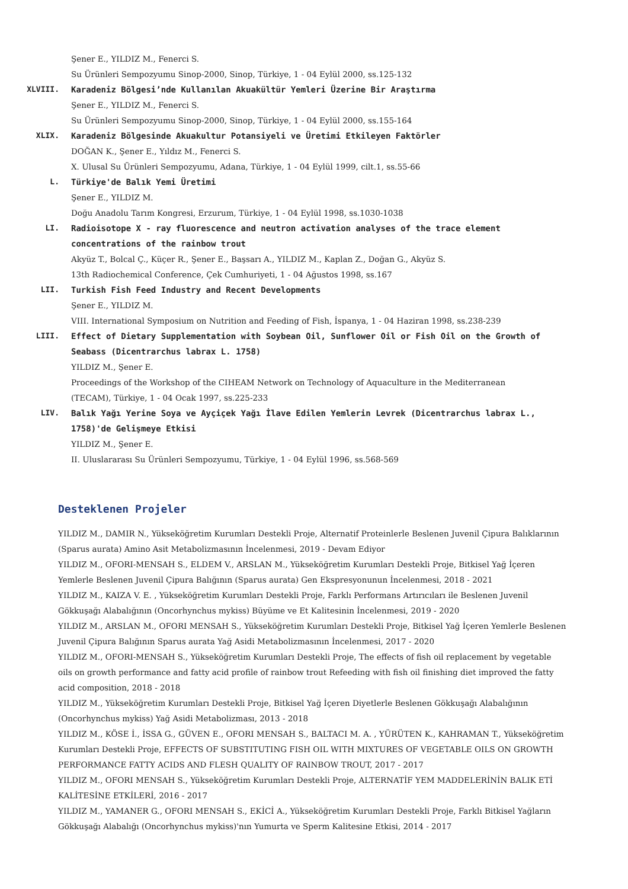Şener E., YILDIZ M., Fenerci S.
Su Ürünleri Sempozyumu Sinop-2000, Sinop, Türkiye, 1 - 04 Eylül 2000, ss.125-132
XLVIII. Karadeniz Bölgesi’nde Kullanılan Akuakültür Yemleri Üzerine Bir Araştırma
Şener E., YILDIZ M., Fenerci S.
Su Ürünleri Sempozyumu Sinop-2000, Sinop, Türkiye, 1 - 04 Eylül 2000, ss.155-164
XLIX. Karadeniz Bölgesinde Akuakultur Potansiyeli ve Üretimi Etkileyen Faktörler
DOĞAN K., Şener E., Yıldız M., Fenerci S.
X. Ulusal Su Ürünleri Sempozyumu, Adana, Türkiye, 1 - 04 Eylül 1999, cilt.1, ss.55-66
L. Türkiye'de Balık Yemi Üretimi
Şener E., YILDIZ M.
Doğu Anadolu Tarım Kongresi, Erzurum, Türkiye, 1 - 04 Eylül 1998, ss.1030-1038
LI. Radioisotope X - ray fluorescence and neutron activation analyses of the trace element concentrations of the rainbow trout
Akyüz T., Bolcal Ç., Küçer R., Şener E., Başsarı A., YILDIZ M., Kaplan Z., Doğan G., Akyüz S.
13th Radiochemical Conference, Çek Cumhuriyeti, 1 - 04 Ağustos 1998, ss.167
LII. Turkish Fish Feed Industry and Recent Developments
Şener E., YILDIZ M.
VIII. International Symposium on Nutrition and Feeding of Fish, İspanya, 1 - 04 Haziran 1998, ss.238-239
LIII. Effect of Dietary Supplementation with Soybean Oil, Sunflower Oil or Fish Oil on the Growth of Seabass (Dicentrarchus labrax L. 1758)
YILDIZ M., Şener E.
Proceedings of the Workshop of the CIHEAM Network on Technology of Aquaculture in the Mediterranean (TECAM), Türkiye, 1 - 04 Ocak 1997, ss.225-233
LIV. Balık Yağı Yerine Soya ve Ayçiçek Yağı İlave Edilen Yemlerin Levrek (Dicentrarchus labrax L., 1758)'de Gelişmeye Etkisi
YILDIZ M., Şener E.
II. Uluslararası Su Ürünleri Sempozyumu, Türkiye, 1 - 04 Eylül 1996, ss.568-569
Desteklenen Projeler
YILDIZ M., DAMIR N., Yükseköğretim Kurumları Destekli Proje, Alternatif Proteinlerle Beslenen Juvenil Çipura Balıklarının (Sparus aurata) Amino Asit Metabolizmasının İncelenmesi, 2019 - Devam Ediyor
YILDIZ M., OFORI-MENSAH S., ELDEM V., ARSLAN M., Yükseköğretim Kurumları Destekli Proje, Bitkisel Yağ İçeren Yemlerle Beslenen Juvenil Çipura Balığının (Sparus aurata) Gen Ekspresyonunun İncelenmesi, 2018 - 2021
YILDIZ M., KAIZA V. E. , Yükseköğretim Kurumları Destekli Proje, Farklı Performans Artırıcıları ile Beslenen Juvenil Gökkuşağı Alabalığının (Oncorhynchus mykiss) Büyüme ve Et Kalitesinin İncelenmesi, 2019 - 2020
YILDIZ M., ARSLAN M., OFORI MENSAH S., Yükseköğretim Kurumları Destekli Proje, Bitkisel Yağ İçeren Yemlerle Beslenen Juvenil Çipura Balığının Sparus aurata Yağ Asidi Metabolizmasının İncelenmesi, 2017 - 2020
YILDIZ M., OFORI-MENSAH S., Yükseköğretim Kurumları Destekli Proje, The effects of fish oil replacement by vegetable oils on growth performance and fatty acid profile of rainbow trout Refeeding with fish oil finishing diet improved the fatty acid composition, 2018 - 2018
YILDIZ M., Yükseköğretim Kurumları Destekli Proje, Bitkisel Yağ İçeren Diyetlerle Beslenen Gökkuşağı Alabalığının (Oncorhynchus mykiss) Yağ Asidi Metabolizması, 2013 - 2018
YILDIZ M., KÖSE İ., İSSA G., GÜVEN E., OFORI MENSAH S., BALTACI M. A. , YÜRÜTEN K., KAHRAMAN T., Yükseköğretim Kurumları Destekli Proje, EFFECTS OF SUBSTITUTING FISH OIL WITH MIXTURES OF VEGETABLE OILS ON GROWTH PERFORMANCE FATTY ACIDS AND FLESH QUALITY OF RAINBOW TROUT, 2017 - 2017
YILDIZ M., OFORI MENSAH S., Yükseköğretim Kurumları Destekli Proje, ALTERNATİF YEM MADDELERİNİN BALIK ETİ KALİTESİNE ETKİLERİ, 2016 - 2017
YILDIZ M., YAMANER G., OFORI MENSAH S., EKİCİ A., Yükseköğretim Kurumları Destekli Proje, Farklı Bitkisel Yağların Gökkuşağı Alabalığı (Oncorhynchus mykiss)'nın Yumurta ve Sperm Kalitesine Etkisi, 2014 - 2017